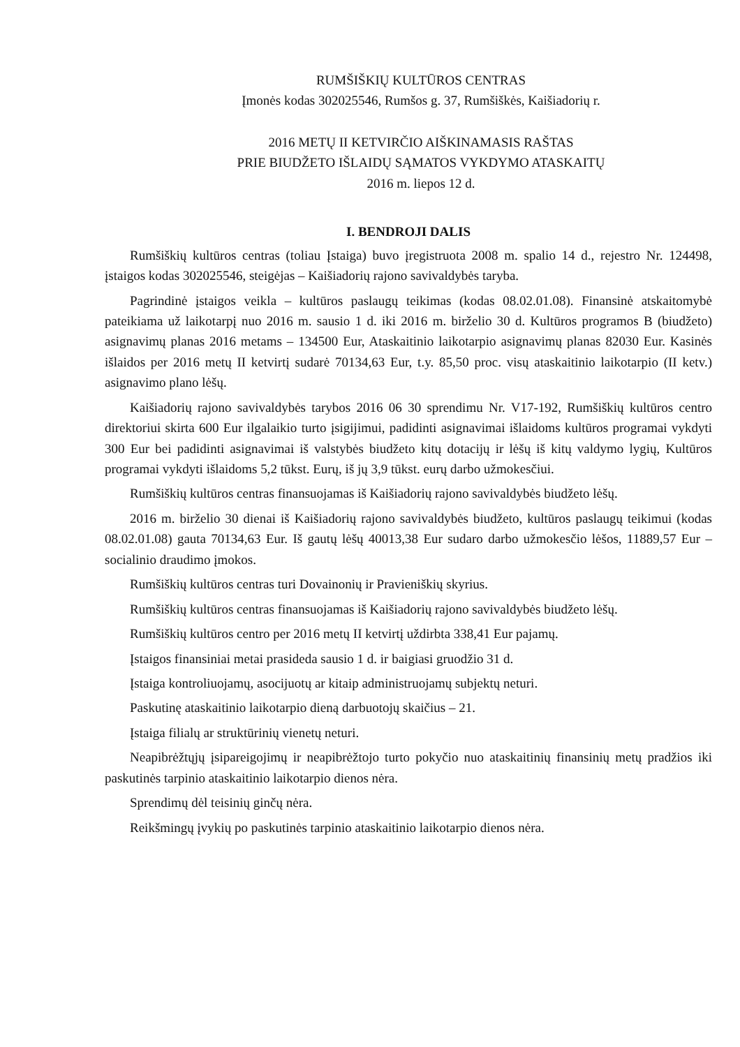RUMŠIŠKIŲ KULTŪROS CENTRAS
Įmonės kodas 302025546, Rumšos g. 37, Rumšiškės, Kaišiadorių r.
2016 METŲ II KETVIRČIO AIŠKINAMASIS RAŠTAS
PRIE BIUDŽETO IŠLAIDŲ SĄMATOS VYKDYMO ATASKAITŲ
2016 m. liepos 12 d.
I. BENDROJI DALIS
Rumšiškių kultūros centras (toliau Įstaiga) buvo įregistruota 2008 m. spalio 14 d., rejestro Nr. 124498, įstaigos kodas 302025546, steigėjas – Kaišiadorių rajono savivaldybės taryba.
Pagrindinė įstaigos veikla – kultūros paslaugų teikimas (kodas 08.02.01.08). Finansinė atskaitomybė pateikiama už laikotarpį nuo 2016 m. sausio 1 d. iki 2016 m. birželio 30 d. Kultūros programos B (biudžeto) asignavimų planas 2016 metams – 134500 Eur, Ataskaitinio laikotarpio asignavimų planas 82030 Eur. Kasinės išlaidos per 2016 metų II ketvirtį sudarė 70134,63 Eur, t.y. 85,50 proc. visų ataskaitinio laikotarpio (II ketv.) asignavimo plano lėšų.
Kaišiadorių rajono savivaldybės tarybos 2016 06 30 sprendimu Nr. V17-192, Rumšiškių kultūros centro direktoriui skirta 600 Eur ilgalaikio turto įsigijimui, padidinti asignavimai išlaidoms kultūros programai vykdyti 300 Eur bei padidinti asignavimai iš valstybės biudžeto kitų dotacijų ir lėšų iš kitų valdymo lygių, Kultūros programai vykdyti išlaidoms 5,2 tūkst. Eurų, iš jų 3,9 tūkst. eurų darbo užmokesčiui.
Rumšiškių kultūros centras finansuojamas iš Kaišiadorių rajono savivaldybės biudžeto lėšų.
2016 m. birželio 30 dienai iš Kaišiadorių rajono savivaldybės biudžeto, kultūros paslaugų teikimui (kodas 08.02.01.08) gauta 70134,63 Eur. Iš gautų lėšų 40013,38 Eur sudaro darbo užmokesčio lėšos, 11889,57 Eur – socialinio draudimo įmokos.
Rumšiškių kultūros centras turi Dovainonių ir Pravieniškių skyrius.
Rumšiškių kultūros centras finansuojamas iš Kaišiadorių rajono savivaldybės biudžeto lėšų.
Rumšiškių kultūros centro per 2016 metų II ketvirtį uždirbta 338,41 Eur pajamų.
Įstaigos finansiniai metai prasideda sausio 1 d. ir baigiasi gruodžio 31 d.
Įstaiga kontroliuojamų, asocijuotų ar kitaip administruojamų subjektų neturi.
Paskutinę ataskaitinio laikotarpio dieną darbuotojų skaičius – 21.
Įstaiga filialų ar struktūrinių vienetų neturi.
Neapibrėžtųjų įsipareigojimų ir neapibrėžtojo turto pokyčio nuo ataskaitinių finansinių metų pradžios iki paskutinės tarpinio ataskaitinio laikotarpio dienos nėra.
Sprendimų dėl teisinių ginčų nėra.
Reikšmingų įvykių po paskutinės tarpinio ataskaitinio laikotarpio dienos nėra.